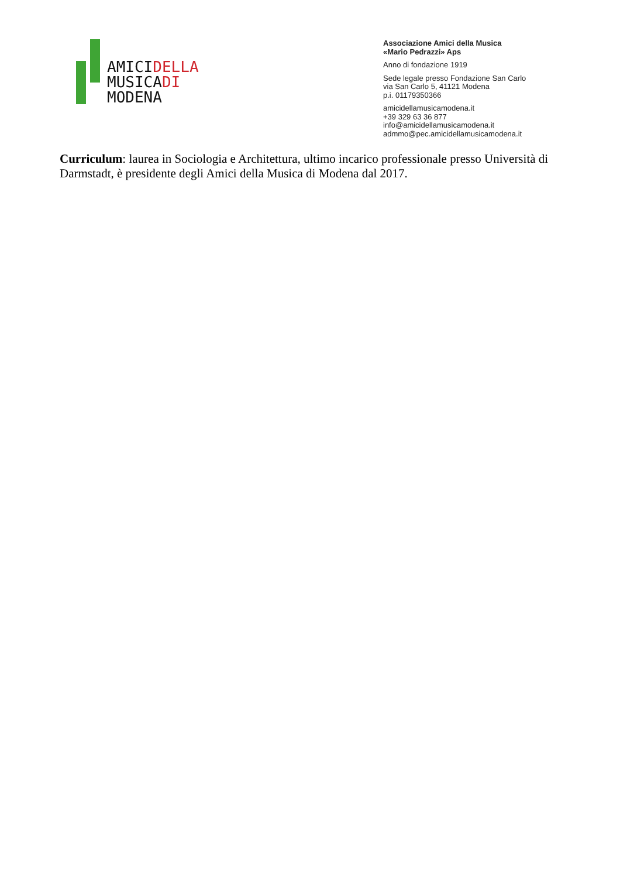AMICIDELLA
MUSICADI
MODENA
Associazione Amici della Musica
«Mario Pedrazzi» Aps
Anno di fondazione 1919
Sede legale presso Fondazione San Carlo
via San Carlo 5, 41121 Modena
p.i. 01179350366
amicidellamusicamodena.it
+39 329 63 36 877
info@amicidellamusicamodena.it
admmo@pec.amicidellamusicamodena.it
Curriculum: laurea in Sociologia e Architettura, ultimo incarico professionale presso Università di Darmstadt, è presidente degli Amici della Musica di Modena dal 2017.